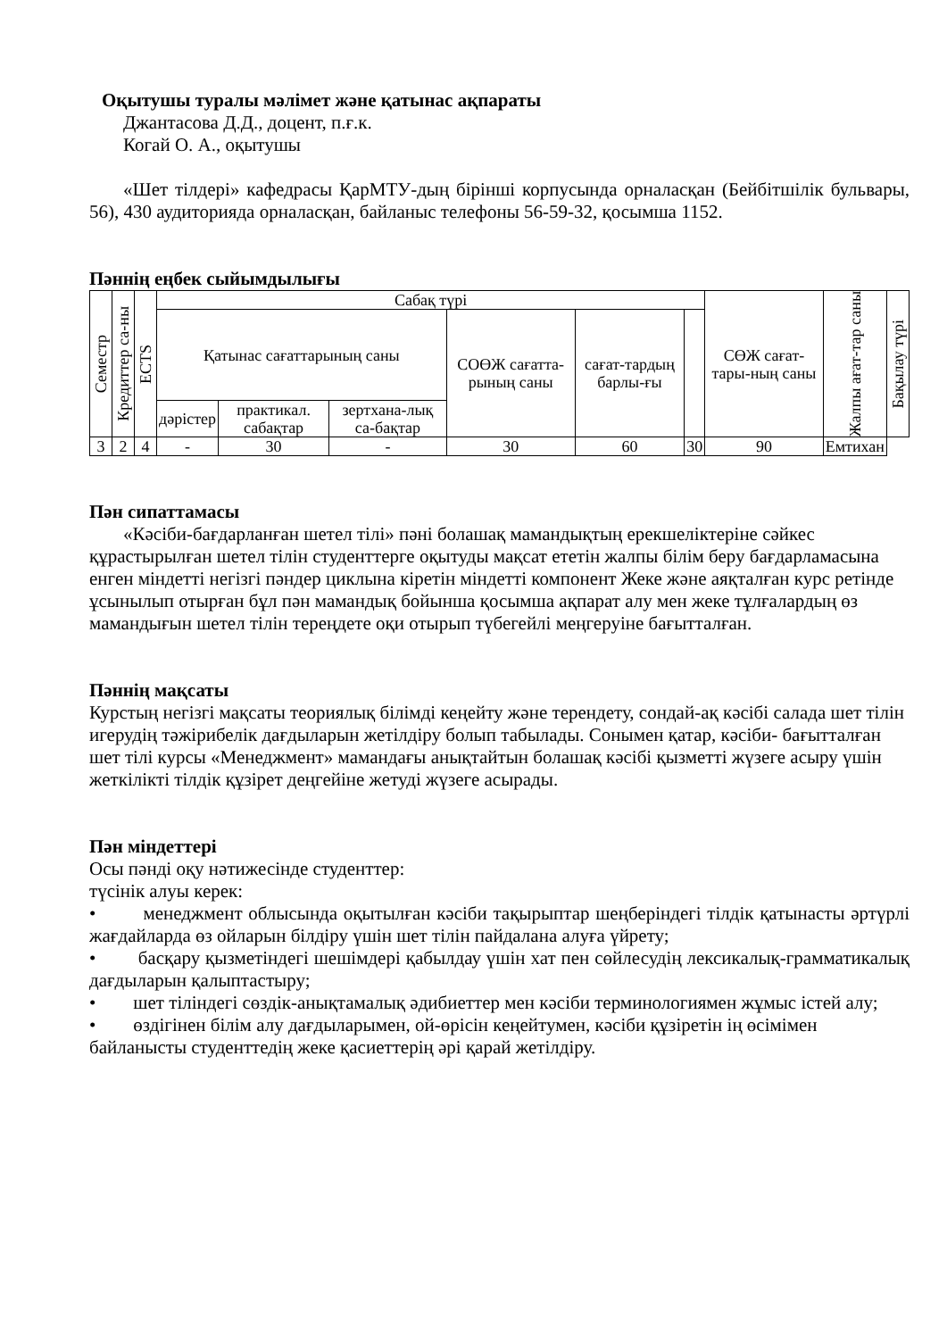Оқытушы туралы мәлімет және қатынас ақпараты
Джантасова Д.Д., доцент, п.ғ.к.
Когай О. А., оқытушы
«Шет тілдері» кафедрасы ҚарМТУ-дың бірінші корпусында орналасқан (Бейбітшілік бульвары, 56), 430 аудиторияда орналасқан, байланыс телефоны 56-59-32, қосымша 1152.
Пәннің еңбек сыйымдылығы
| Семестр | Кредиттер са-ны | ECTS | Сабақ түрі | | | | | | СӨЖ сағат-тары-ның саны | Жалпы ағат-тар саны | Бақылау түрі |
| --- | --- | --- | --- | --- | --- | --- | --- | --- | --- | --- | --- |
| | | | Қатынас сағаттарының саны | | | СОӨЖ сағатта-рының саны | сағат-тардың барлы-ғы | | | | |
| | | | дәрістер | практикал. сабақтар | зертхана-лық са-бақтар | | | | | | |
| 3 | 2 | 4 | - | 30 | - | 30 | 60 | 30 | 90 | Емтихан | |
Пән сипаттамасы
«Кәсіби-бағдарланған шетел тілі» пәні болашақ мамандықтың ерекшеліктеріне сәйкес құрастырылған шетел тілін студенттерге оқытуды мақсат ететін жалпы білім беру бағдарламасына енген міндетті негізгі пәндер циклына кіретін міндетті компонент Жеке және аяқталған курс ретінде ұсынылып отырған бұл пән мамандық бойынша қосымша ақпарат алу мен жеке тұлғалардың өз мамандығын шетел тілін тереңдете оқи отырып түбегейлі меңгеруіне бағытталған.
Пәннің мақсаты
Курстың негізгі мақсаты теориялық білімді кеңейту және терендету, сондай-ақ кәсібі салада шет тілін игерудің тәжірибелік дағдыларын жетілдіру болып табылады. Сонымен қатар, кәсіби- бағытталған шет тілі курсы «Менеджмент» мамандағы анықтайтын болашақ кәсібі қызметті жүзеге асыру үшін жеткілікті тілдік құзірет деңгейіне жетуді жүзеге асырады.
Пән міндеттері
Осы пәнді оқу нәтижесінде студенттер:
түсінік алуы керек:
• менеджмент облысында оқытылған кәсіби тақырыптар шеңберіндегі тілдік қатынасты әртүрлі жағдайларда өз ойларын білдіру үшін шет тілін пайдалана алуға үйрету;
• басқару қызметіндегі шешімдері қабылдау үшін хат пен сөйлесудің лексикалық-грамматикалық дағдыларын қалыптастыру;
• шет тіліндегі сөздік-анықтамалық әдибиеттер мен кәсіби терминологиямен жұмыс істей алу;
• өздігінен білім алу дағдыларымен, ой-өрісін кеңейтумен, кәсіби құзіретін ің өсімімен байланысты студенттедің жеке қасиеттерің әрі қарай жетілдіру.